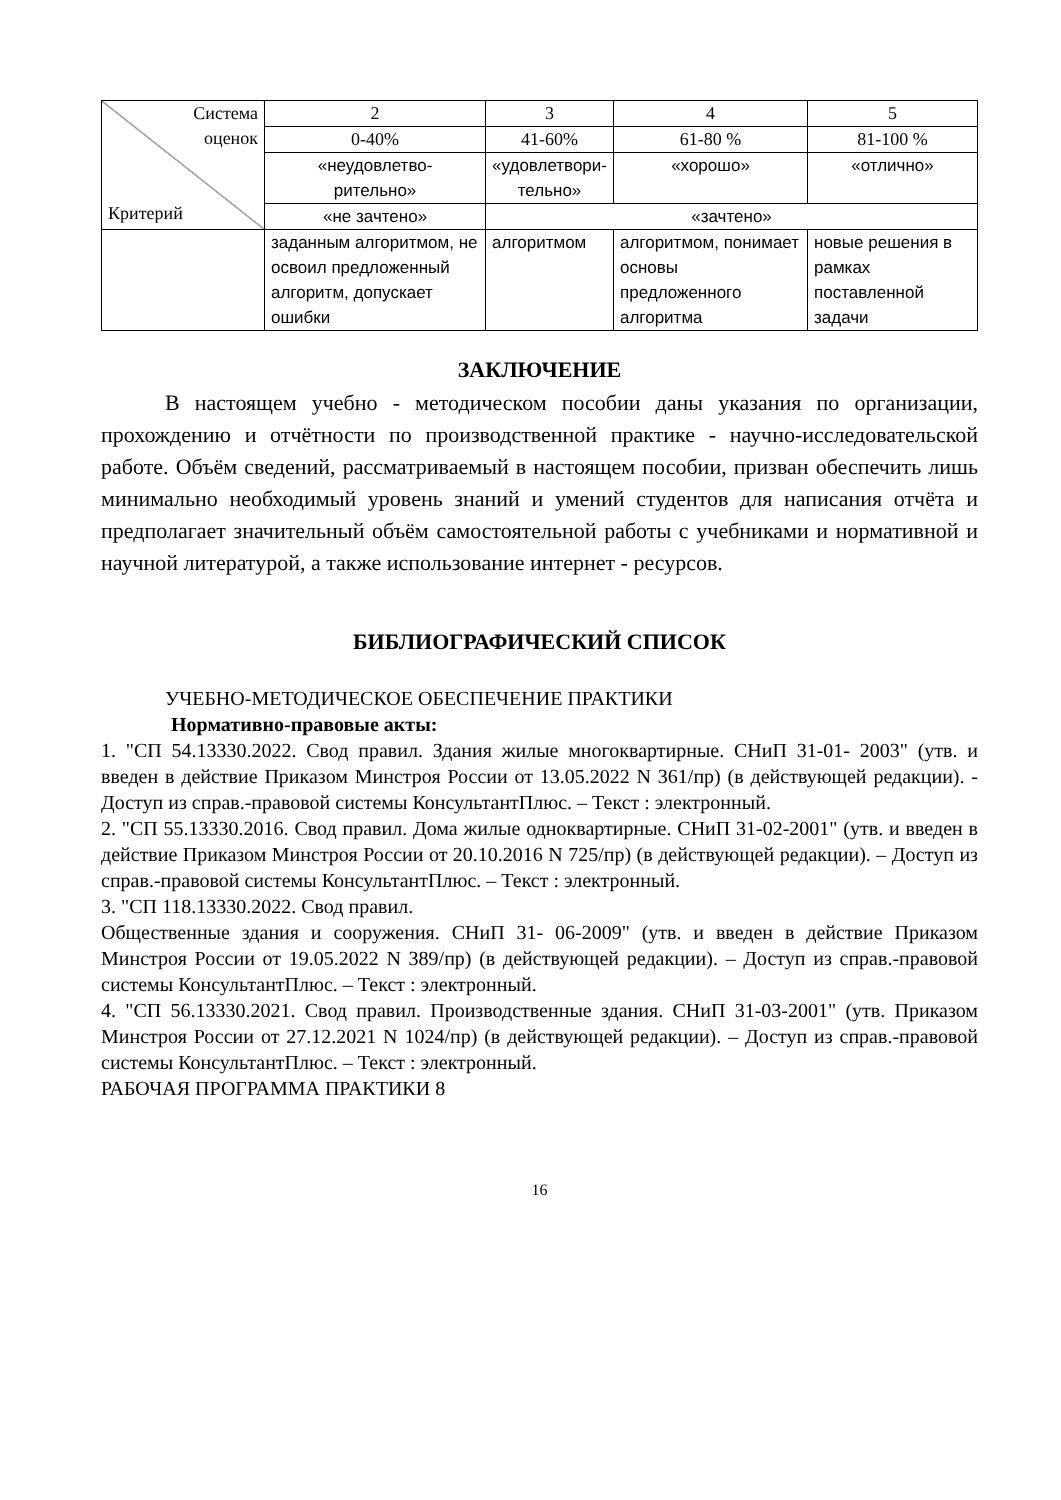| Система оценок Критерий | 2 | 3 | 4 | 5 |
| | 0-40% | 41-60% | 61-80 % | 81-100 % |
| | «неудовлетво- рительно» | «удовлетвори- тельно» | «хорошо» | «отлично» |
| | «не зачтено» | «зачтено» | | |
| | заданным алгоритмом, не освоил предложенный алгоритм, допускает ошибки | алгоритмом | алгоритмом, понимает основы предложенного алгоритма | новые решения в рамках поставленной задачи |
ЗАКЛЮЧЕНИЕ
В настоящем учебно - методическом пособии даны указания по организации, прохождению и отчётности по производственной практике - научно-исследовательской работе. Объём сведений, рассматриваемый в настоящем пособии, призван обеспечить лишь минимально необходимый уровень знаний и умений студентов для написания отчёта и предполагает значительный объём самостоятельной работы с учебниками и нормативной и научной литературой, а также использование интернет - ресурсов.
БИБЛИОГРАФИЧЕСКИЙ СПИСОК
УЧЕБНО-МЕТОДИЧЕСКОЕ ОБЕСПЕЧЕНИЕ ПРАКТИКИ
Нормативно-правовые акты:
1. "СП 54.13330.2022. Свод правил. Здания жилые многоквартирные. СНиП 31-01- 2003" (утв. и введен в действие Приказом Минстроя России от 13.05.2022 N 361/пр) (в действующей редакции). - Доступ из справ.-правовой системы КонсультантПлюс. – Текст : электронный.
2. "СП 55.13330.2016. Свод правил. Дома жилые одноквартирные. СНиП 31-02-2001" (утв. и введен в действие Приказом Минстроя России от 20.10.2016 N 725/пр) (в действующей редакции). – Доступ из справ.-правовой системы КонсультантПлюс. – Текст : электронный.
3. "СП 118.13330.2022. Свод правил.
Общественные здания и сооружения. СНиП 31- 06-2009" (утв. и введен в действие Приказом Минстроя России от 19.05.2022 N 389/пр) (в действующей редакции). – Доступ из справ.-правовой системы КонсультантПлюс. – Текст : электронный.
4. "СП 56.13330.2021. Свод правил. Производственные здания. СНиП 31-03-2001" (утв. Приказом Минстроя России от 27.12.2021 N 1024/пр) (в действующей редакции). – Доступ из справ.-правовой системы КонсультантПлюс. – Текст : электронный.
РАБОЧАЯ ПРОГРАММА ПРАКТИКИ 8
16